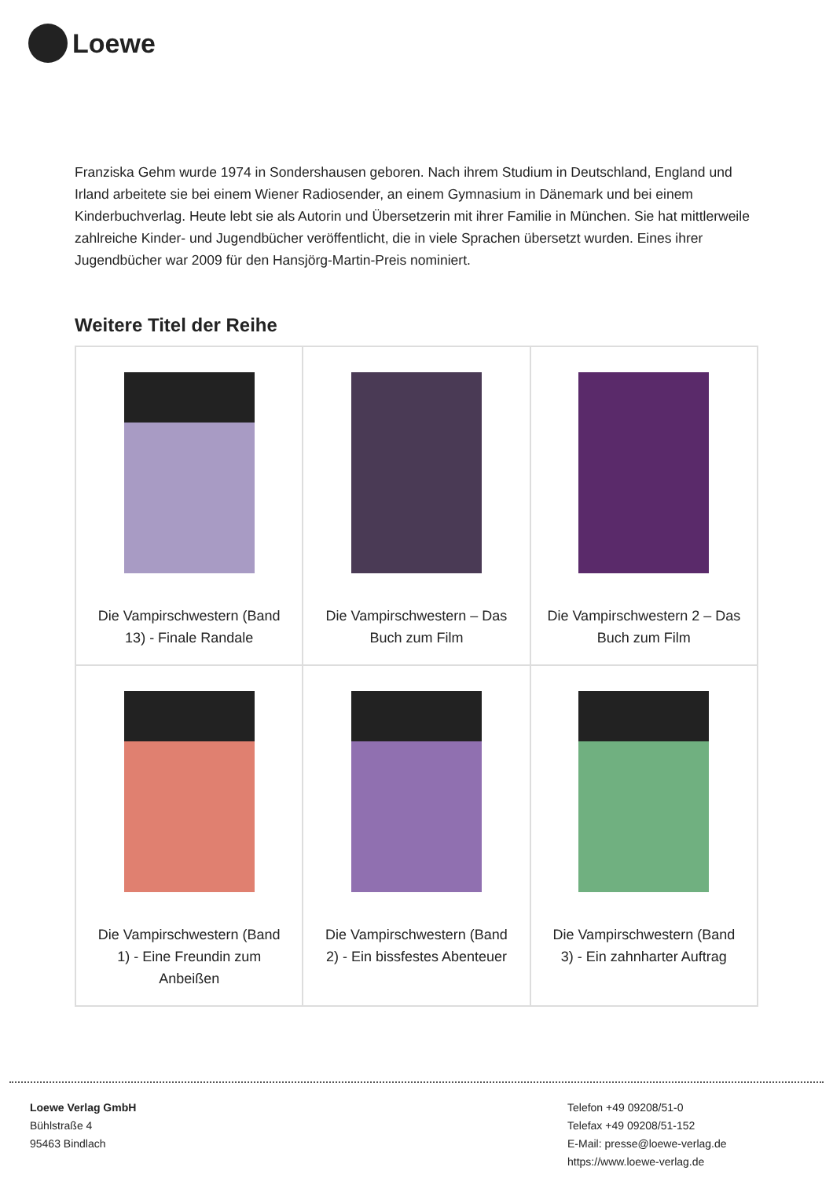Loewe
Franziska Gehm wurde 1974 in Sondershausen geboren. Nach ihrem Studium in Deutschland, England und Irland arbeitete sie bei einem Wiener Radiosender, an einem Gymnasium in Dänemark und bei einem Kinderbuchverlag. Heute lebt sie als Autorin und Übersetzerin mit ihrer Familie in München. Sie hat mittlerweile zahlreiche Kinder- und Jugendbücher veröffentlicht, die in viele Sprachen übersetzt wurden. Eines ihrer Jugendbücher war 2009 für den Hansjörg-Martin-Preis nominiert.
Weitere Titel der Reihe
| Die Vampirschwestern (Band 13) - Finale Randale | Die Vampirschwestern – Das Buch zum Film | Die Vampirschwestern 2 – Das Buch zum Film |
| Die Vampirschwestern (Band 1) - Eine Freundin zum Anbeißen | Die Vampirschwestern (Band 2) - Ein bissfestes Abenteuer | Die Vampirschwestern (Band 3) - Ein zahnharter Auftrag |
Loewe Verlag GmbH
Bühlstraße 4
95463 Bindlach
Telefon +49 09208/51-0
Telefax +49 09208/51-152
E-Mail: presse@loewe-verlag.de
https://www.loewe-verlag.de